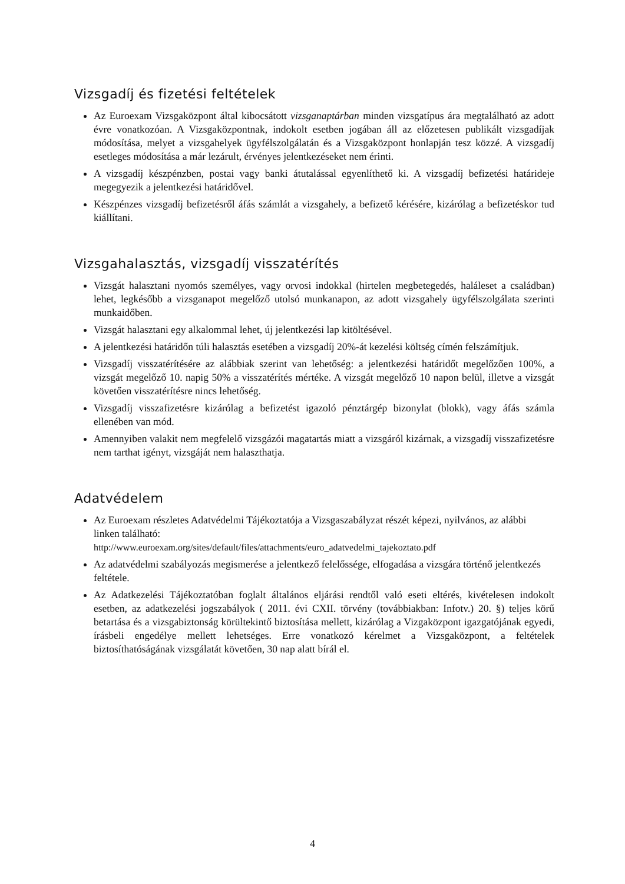Vizsgadíj és fizetési feltételek
Az Euroexam Vizsgaközpont által kibocsátott vizsganaptárban minden vizsgatípus ára megtalálható az adott évre vonatkozóan. A Vizsgaközpontnak, indokolt esetben jogában áll az előzetesen publikált vizsgadíjak módosítása, melyet a vizsgahelyek ügyfélszolgálatán és a Vizsgaközpont honlapján tesz közzé. A vizsgadíj esetleges módosítása a már lezárult, érvényes jelentkezéseket nem érinti.
A vizsgadíj készpénzben, postai vagy banki átutalással egyenlíthető ki. A vizsgadíj befizetési határideje megegyezik a jelentkezési határidővel.
Készpénzes vizsgadíj befizetésről áfás számlát a vizsgahely, a befizető kérésére, kizárólag a befizetéskor tud kiállítani.
Vizsgahalasztás, vizsgadíj visszatérítés
Vizsgát halasztani nyomós személyes, vagy orvosi indokkal (hirtelen megbetegedés, haláleset a családban) lehet, legkésőbb a vizsganapot megelőző utolsó munkanapon, az adott vizsgahely ügyfélszolgálata szerinti munkaidőben.
Vizsgát halasztani egy alkalommal lehet, új jelentkezési lap kitöltésével.
A jelentkezési határidőn túli halasztás esetében a vizsgadíj 20%-át kezelési költség címén felszámítjuk.
Vizsgadíj visszatérítésére az alábbiak szerint van lehetőség: a jelentkezési határidőt megelőzően 100%, a vizsgát megelőző 10. napig 50% a visszatérítés mértéke. A vizsgát megelőző 10 napon belül, illetve a vizsgát követően visszatérítésre nincs lehetőség.
Vizsgadíj visszafizetésre kizárólag a befizetést igazoló pénztárgép bizonylat (blokk), vagy áfás számla ellenében van mód.
Amennyiben valakit nem megfelelő vizsgázói magatartás miatt a vizsgáról kizárnak, a vizsgadíj visszafizetésre nem tarthat igényt, vizsgáját nem halaszthatja.
Adatvédelem
Az Euroexam részletes Adatvédelmi Tájékoztatója a Vizsgaszabályzat részét képezi, nyilvános, az alábbi linken található:
http://www.euroexam.org/sites/default/files/attachments/euro_adatvedelmi_tajekoztato.pdf
Az adatvédelmi szabályozás megismerése a jelentkező felelőssége, elfogadása a vizsgára történő jelentkezés feltétele.
Az Adatkezelési Tájékoztatóban foglalt általános eljárási rendtől való eseti eltérés, kivételesen indokolt esetben, az adatkezelési jogszabályok ( 2011. évi CXII. törvény (továbbiakban: Infotv.) 20. §) teljes körű betartása és a vizsgabiztonság körültekintő biztosítása mellett, kizárólag a Vizgaközpont igazgatójának egyedi, írásbeli engedélye mellett lehetséges. Erre vonatkozó kérelmet a Vizsgaközpont, a feltételek biztosíthatóságának vizsgálatát követően, 30 nap alatt bírál el.
4